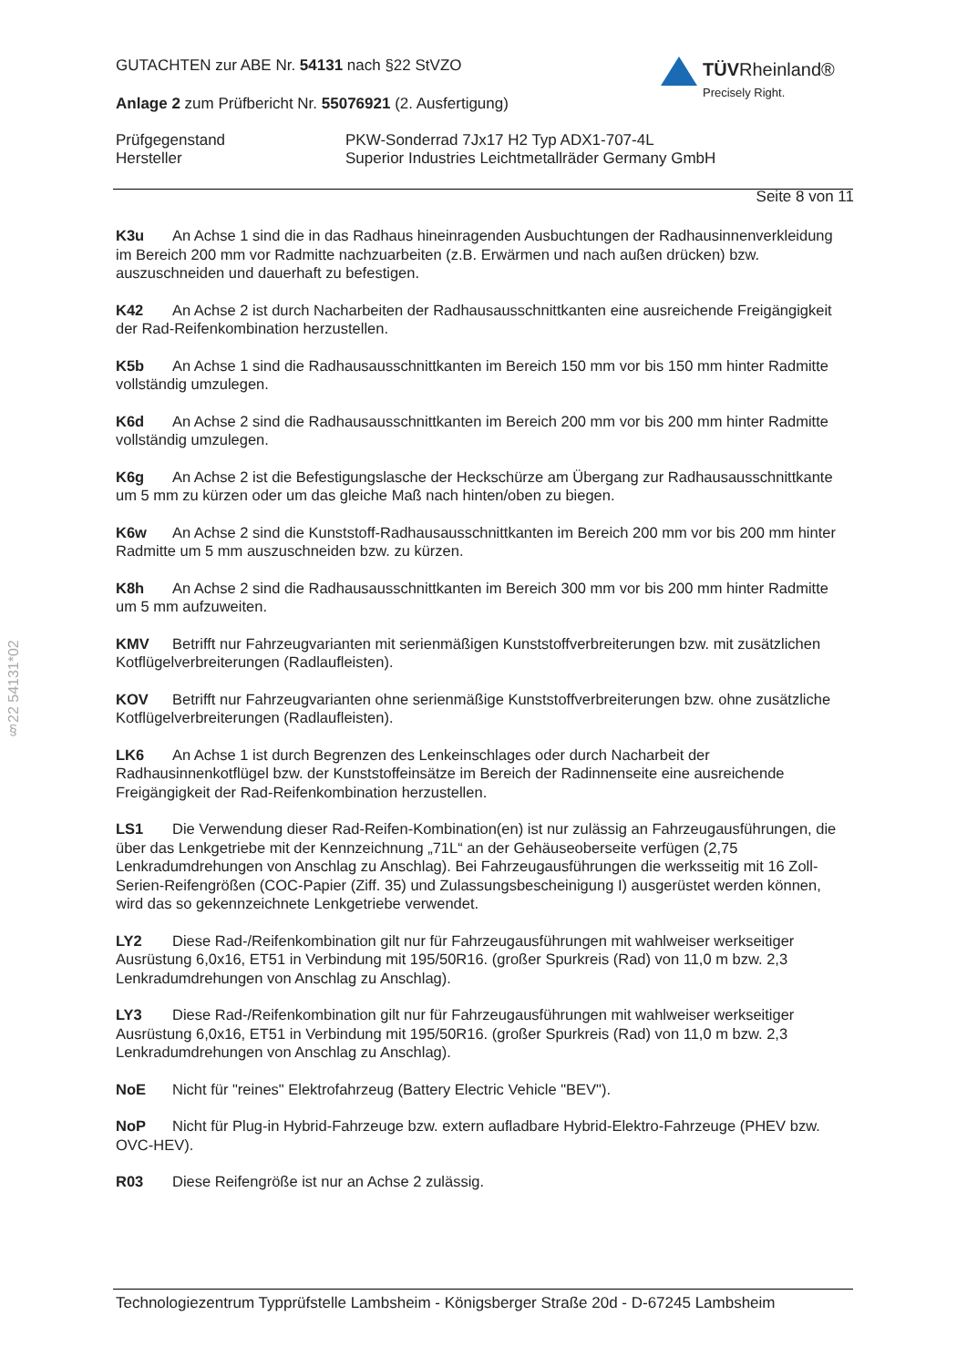GUTACHTEN zur ABE Nr. 54131 nach §22 StVZO
Anlage 2 zum Prüfbericht Nr. 55076921 (2. Ausfertigung)
Prüfgegenstand
Hersteller
PKW-Sonderrad 7Jx17 H2 Typ ADX1-707-4L
Superior Industries Leichtmetallräder Germany GmbH
Seite 8 von 11
TÜVRheinland®
Precisely Right.
§22 54131*02
K3u An Achse 1 sind die in das Radhaus hineinragenden Ausbuchtungen der Radhausinnenverkleidung im Bereich 200 mm vor Radmitte nachzuarbeiten (z.B. Erwärmen und nach außen drücken) bzw. auszuschneiden und dauerhaft zu befestigen.
K42 An Achse 2 ist durch Nacharbeiten der Radhausausschnittkanten eine ausreichende Freigängigkeit der Rad-Reifenkombination herzustellen.
K5b An Achse 1 sind die Radhausausschnittkanten im Bereich 150 mm vor bis 150 mm hinter Radmitte vollständig umzulegen.
K6d An Achse 2 sind die Radhausausschnittkanten im Bereich 200 mm vor bis 200 mm hinter Radmitte vollständig umzulegen.
K6g An Achse 2 ist die Befestigungslasche der Heckschürze am Übergang zur Radhausausschnittkante um 5 mm zu kürzen oder um das gleiche Maß nach hinten/oben zu biegen.
K6w An Achse 2 sind die Kunststoff-Radhausausschnittkanten im Bereich 200 mm vor bis 200 mm hinter Radmitte um 5 mm auszuschneiden bzw. zu kürzen.
K8h An Achse 2 sind die Radhausausschnittkanten im Bereich 300 mm vor bis 200 mm hinter Radmitte um 5 mm aufzuweiten.
KMV Betrifft nur Fahrzeugvarianten mit serienmäßigen Kunststoffverbreiterungen bzw. mit zusätzlichen Kotflügelverbreiterungen (Radlaufleisten).
KOV Betrifft nur Fahrzeugvarianten ohne serienmäßige Kunststoffverbreiterungen bzw. ohne zusätzliche Kotflügelverbreiterungen (Radlaufleisten).
LK6 An Achse 1 ist durch Begrenzen des Lenkeinschlages oder durch Nacharbeit der Radhausinnenkotflügel bzw. der Kunststoffeinsätze im Bereich der Radinnenseite eine ausreichende Freigängigkeit der Rad-Reifenkombination herzustellen.
LS1 Die Verwendung dieser Rad-Reifen-Kombination(en) ist nur zulässig an Fahrzeugausführungen, die über das Lenkgetriebe mit der Kennzeichnung „71L“ an der Gehäuseoberseite verfügen (2,75 Lenkradumdrehungen von Anschlag zu Anschlag). Bei Fahrzeugausführungen die werksseitig mit 16 Zoll-Serien-Reifengrößen (COC-Papier (Ziff. 35) und Zulassungsbescheinigung I) ausgerüstet werden können, wird das so gekennzeichnete Lenkgetriebe verwendet.
LY2 Diese Rad-/Reifenkombination gilt nur für Fahrzeugausführungen mit wahlweiser werkseitiger Ausrüstung 6,0x16, ET51 in Verbindung mit 195/50R16. (großer Spurkreis (Rad) von 11,0 m bzw. 2,3 Lenkradumdrehungen von Anschlag zu Anschlag).
LY3 Diese Rad-/Reifenkombination gilt nur für Fahrzeugausführungen mit wahlweiser werkseitiger Ausrüstung 6,0x16, ET51 in Verbindung mit 195/50R16. (großer Spurkreis (Rad) von 11,0 m bzw. 2,3 Lenkradumdrehungen von Anschlag zu Anschlag).
NoE Nicht für "reines" Elektrofahrzeug (Battery Electric Vehicle "BEV").
NoP Nicht für Plug-in Hybrid-Fahrzeuge bzw. extern aufladbare Hybrid-Elektro-Fahrzeuge (PHEV bzw. OVC-HEV).
R03 Diese Reifengröße ist nur an Achse 2 zulässig.
Technologiezentrum Typprüfstelle Lambsheim - Königsberger Straße 20d - D-67245 Lambsheim